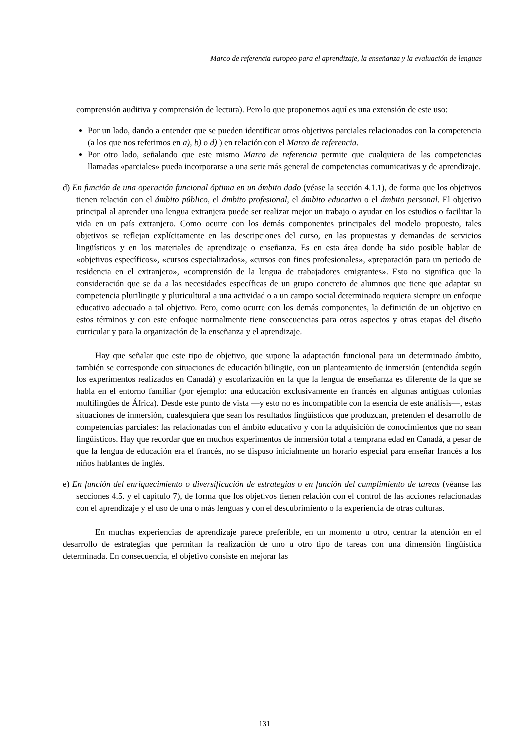Marco de referencia europeo para el aprendizaje, la enseñanza y la evaluación de lenguas
comprensión auditiva y comprensión de lectura). Pero lo que proponemos aquí es una extensión de este uso:
Por un lado, dando a entender que se pueden identificar otros objetivos parciales relacionados con la competencia (a los que nos referimos en a), b) o d) ) en relación con el Marco de referencia.
Por otro lado, señalando que este mismo Marco de referencia permite que cualquiera de las competencias llamadas «parciales» pueda incorporarse a una serie más general de competencias comunicativas y de aprendizaje.
d) En función de una operación funcional óptima en un ámbito dado (véase la sección 4.1.1), de forma que los objetivos tienen relación con el ámbito público, el ámbito profesional, el ámbito educativo o el ámbito personal. El objetivo principal al aprender una lengua extranjera puede ser realizar mejor un trabajo o ayudar en los estudios o facilitar la vida en un país extranjero. Como ocurre con los demás componentes principales del modelo propuesto, tales objetivos se reflejan explícitamente en las descripciones del curso, en las propuestas y demandas de servicios lingüísticos y en los materiales de aprendizaje o enseñanza. Es en esta área donde ha sido posible hablar de «objetivos específicos», «cursos especializados», «cursos con fines profesionales», «preparación para un periodo de residencia en el extranjero», «comprensión de la lengua de trabajadores emigrantes». Esto no significa que la consideración que se da a las necesidades específicas de un grupo concreto de alumnos que tiene que adaptar su competencia plurilingüe y pluricultural a una actividad o a un campo social determinado requiera siempre un enfoque educativo adecuado a tal objetivo. Pero, como ocurre con los demás componentes, la definición de un objetivo en estos términos y con este enfoque normalmente tiene consecuencias para otros aspectos y otras etapas del diseño curricular y para la organización de la enseñanza y el aprendizaje.
Hay que señalar que este tipo de objetivo, que supone la adaptación funcional para un determinado ámbito, también se corresponde con situaciones de educación bilingüe, con un planteamiento de inmersión (entendida según los experimentos realizados en Canadá) y escolarización en la que la lengua de enseñanza es diferente de la que se habla en el entorno familiar (por ejemplo: una educación exclusivamente en francés en algunas antiguas colonias multilingües de África). Desde este punto de vista —y esto no es incompatible con la esencia de este análisis—, estas situaciones de inmersión, cualesquiera que sean los resultados lingüísticos que produzcan, pretenden el desarrollo de competencias parciales: las relacionadas con el ámbito educativo y con la adquisición de conocimientos que no sean lingüísticos. Hay que recordar que en muchos experimentos de inmersión total a temprana edad en Canadá, a pesar de que la lengua de educación era el francés, no se dispuso inicialmente un horario especial para enseñar francés a los niños hablantes de inglés.
e) En función del enriquecimiento o diversificación de estrategias o en función del cumplimiento de tareas (véanse las secciones 4.5. y el capítulo 7), de forma que los objetivos tienen relación con el control de las acciones relacionadas con el aprendizaje y el uso de una o más lenguas y con el descubrimiento o la experiencia de otras culturas.
En muchas experiencias de aprendizaje parece preferible, en un momento u otro, centrar la atención en el desarrollo de estrategias que permitan la realización de uno u otro tipo de tareas con una dimensión lingüística determinada. En consecuencia, el objetivo consiste en mejorar las
131